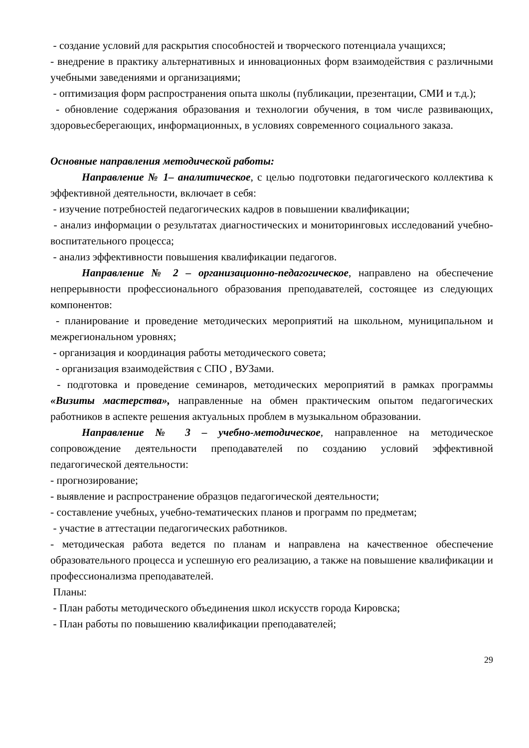- создание условий для раскрытия способностей и творческого потенциала учащихся;
- внедрение в практику альтернативных и инновационных форм взаимодействия с различными учебными заведениями и организациями;
- оптимизация форм распространения опыта школы (публикации, презентации, СМИ и т.д.);
- обновление содержания образования и технологии обучения, в том числе развивающих, здоровьесберегающих, информационных, в условиях современного социального заказа.
Основные направления методической работы:
Направление № 1– аналитическое, с целью подготовки педагогического коллектива к эффективной деятельности, включает в себя:
- изучение потребностей педагогических кадров в повышении квалификации;
- анализ информации о результатах диагностических и мониторинговых исследований учебно-воспитательного процесса;
- анализ эффективности повышения квалификации педагогов.
Направление № 2 – организационно-педагогическое, направлено на обеспечение непрерывности профессионального образования преподавателей, состоящее из следующих компонентов:
- планирование и проведение методических мероприятий на школьном, муниципальном и межрегиональном уровнях;
- организация и координация работы методического совета;
- организация взаимодействия с СПО , ВУЗами.
- подготовка и проведение семинаров, методических мероприятий в рамках программы «Визиты мастерства», направленные на обмен практическим опытом педагогических работников в аспекте решения актуальных проблем в музыкальном образовании.
Направление № 3 – учебно-методическое, направленное на методическое сопровождение деятельности преподавателей по созданию условий эффективной педагогической деятельности:
- прогнозирование;
- выявление и распространение образцов педагогической деятельности;
- составление учебных, учебно-тематических планов и программ по предметам;
- участие в аттестации педагогических работников.
- методическая работа ведется по планам и направлена на качественное обеспечение образовательного процесса и успешную его реализацию, а также на повышение квалификации и профессионализма преподавателей.
Планы:
- План работы методического объединения школ искусств города Кировска;
- План работы по повышению квалификации преподавателей;
29